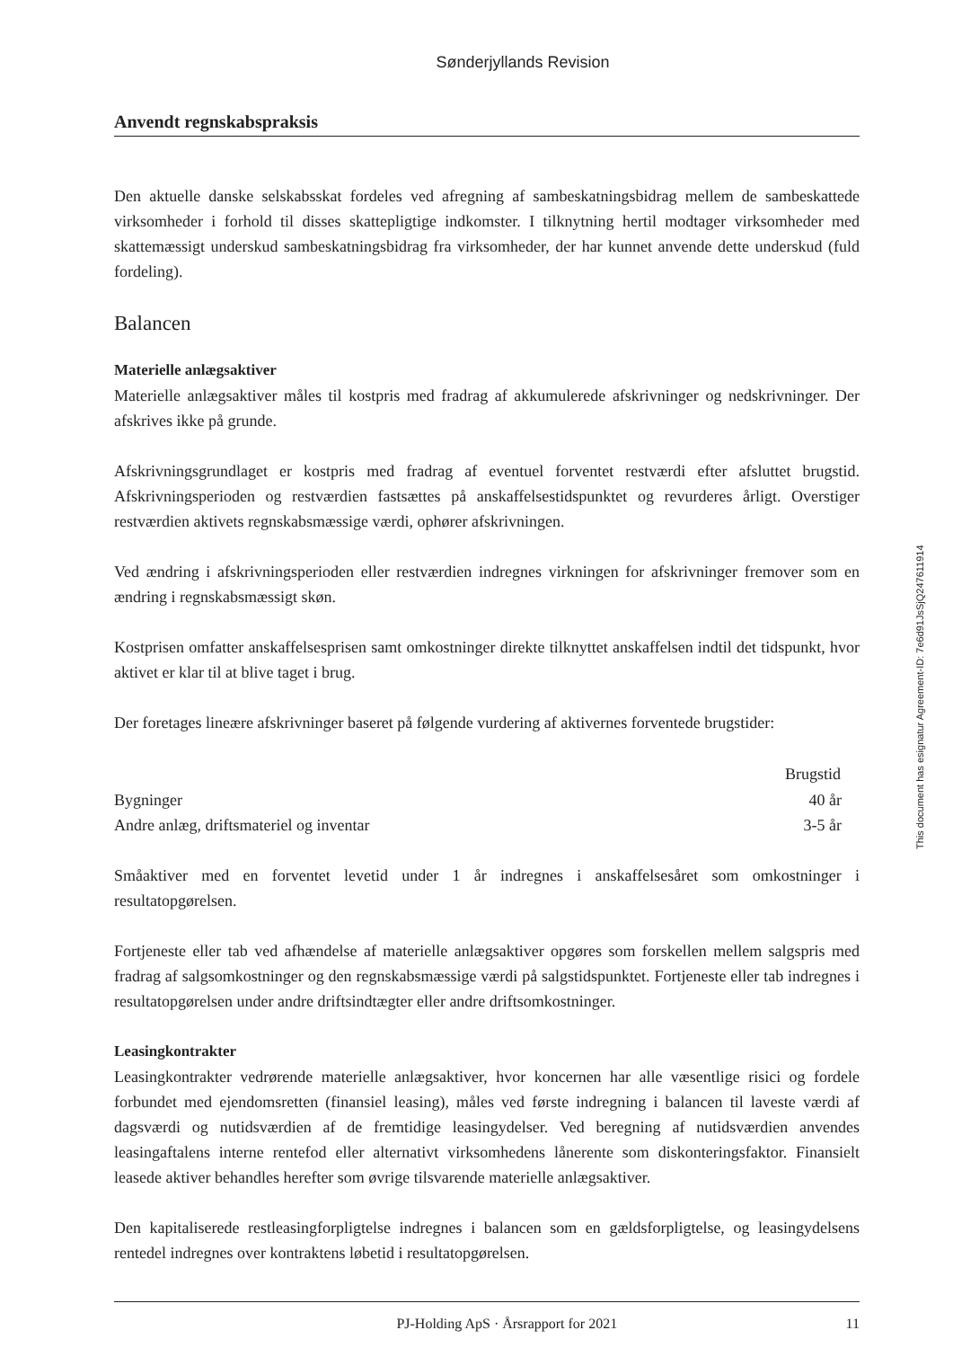Sønderjyllands Revision
Anvendt regnskabspraksis
Den aktuelle danske selskabsskat fordeles ved afregning af sambeskatningsbidrag mellem de sambeskattede virksomheder i forhold til disses skattepligtige indkomster. I tilknytning hertil modtager virksomheder med skattemæssigt underskud sambeskatningsbidrag fra virksomheder, der har kunnet anvende dette underskud (fuld fordeling).
Balancen
Materielle anlægsaktiver
Materielle anlægsaktiver måles til kostpris med fradrag af akkumulerede afskrivninger og nedskrivninger. Der afskrives ikke på grunde.
Afskrivningsgrundlaget er kostpris med fradrag af eventuel forventet restværdi efter afsluttet brugstid. Afskrivningsperioden og restværdien fastsættes på anskaffelsestidspunktet og revurderes årligt. Overstiger restværdien aktivets regnskabsmæssige værdi, ophører afskrivningen.
Ved ændring i afskrivningsperioden eller restværdien indregnes virkningen for afskrivninger fremover som en ændring i regnskabsmæssigt skøn.
Kostprisen omfatter anskaffelsesprisen samt omkostninger direkte tilknyttet anskaffelsen indtil det tidspunkt, hvor aktivet er klar til at blive taget i brug.
Der foretages lineære afskrivninger baseret på følgende vurdering af aktivernes forventede brugstider:
| | Brugstid |
| --- | --- |
| Bygninger | 40 år |
| Andre anlæg, driftsmateriel og inventar | 3-5 år |
Småaktiver med en forventet levetid under 1 år indregnes i anskaffelsesåret som omkostninger i resultatopgørelsen.
Fortjeneste eller tab ved afhændelse af materielle anlægsaktiver opgøres som forskellen mellem salgspris med fradrag af salgsomkostninger og den regnskabsmæssige værdi på salgstidspunktet. Fortjeneste eller tab indregnes i resultatopgørelsen under andre driftsindtægter eller andre driftsomkostninger.
Leasingkontrakter
Leasingkontrakter vedrørende materielle anlægsaktiver, hvor koncernen har alle væsentlige risici og fordele forbundet med ejendomsretten (finansiel leasing), måles ved første indregning i balancen til laveste værdi af dagsværdi og nutidsværdien af de fremtidige leasingydelser. Ved beregning af nutidsværdien anvendes leasingaftalens interne rentefod eller alternativt virksomhedens lånerente som diskonteringsfaktor. Finansielt leasede aktiver behandles herefter som øvrige tilsvarende materielle anlægsaktiver.
Den kapitaliserede restleasingforpligtelse indregnes i balancen som en gældsforpligtelse, og leasingydelsens rentedel indregnes over kontraktens løbetid i resultatopgørelsen.
This document has esignatur Agreement-ID: 7e6d91JsSjQ247611914
PJ-Holding ApS · Årsrapport for 2021 11